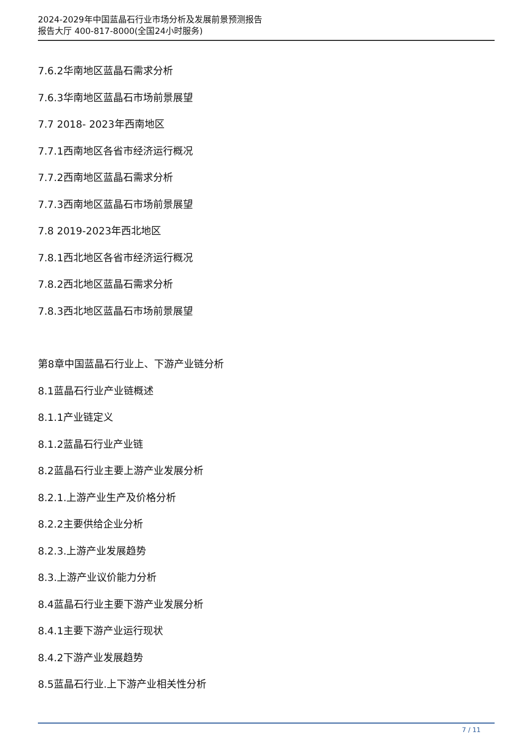2024-2029年中国蓝晶石行业市场分析及发展前景预测报告
报告大厅 400-817-8000(全国24小时服务)
7.6.2华南地区蓝晶石需求分析
7.6.3华南地区蓝晶石市场前景展望
7.7 2018- 2023年西南地区
7.7.1西南地区各省市经济运行概况
7.7.2西南地区蓝晶石需求分析
7.7.3西南地区蓝晶石市场前景展望
7.8 2019-2023年西北地区
7.8.1西北地区各省市经济运行概况
7.8.2西北地区蓝晶石需求分析
7.8.3西北地区蓝晶石市场前景展望
第8章中国蓝晶石行业上、下游产业链分析
8.1蓝晶石行业产业链概述
8.1.1产业链定义
8.1.2蓝晶石行业产业链
8.2蓝晶石行业主要上游产业发展分析
8.2.1.上游产业生产及价格分析
8.2.2主要供给企业分析
8.2.3.上游产业发展趋势
8.3.上游产业议价能力分析
8.4蓝晶石行业主要下游产业发展分析
8.4.1主要下游产业运行现状
8.4.2下游产业发展趋势
8.5蓝晶石行业.上下游产业相关性分析
7 / 11